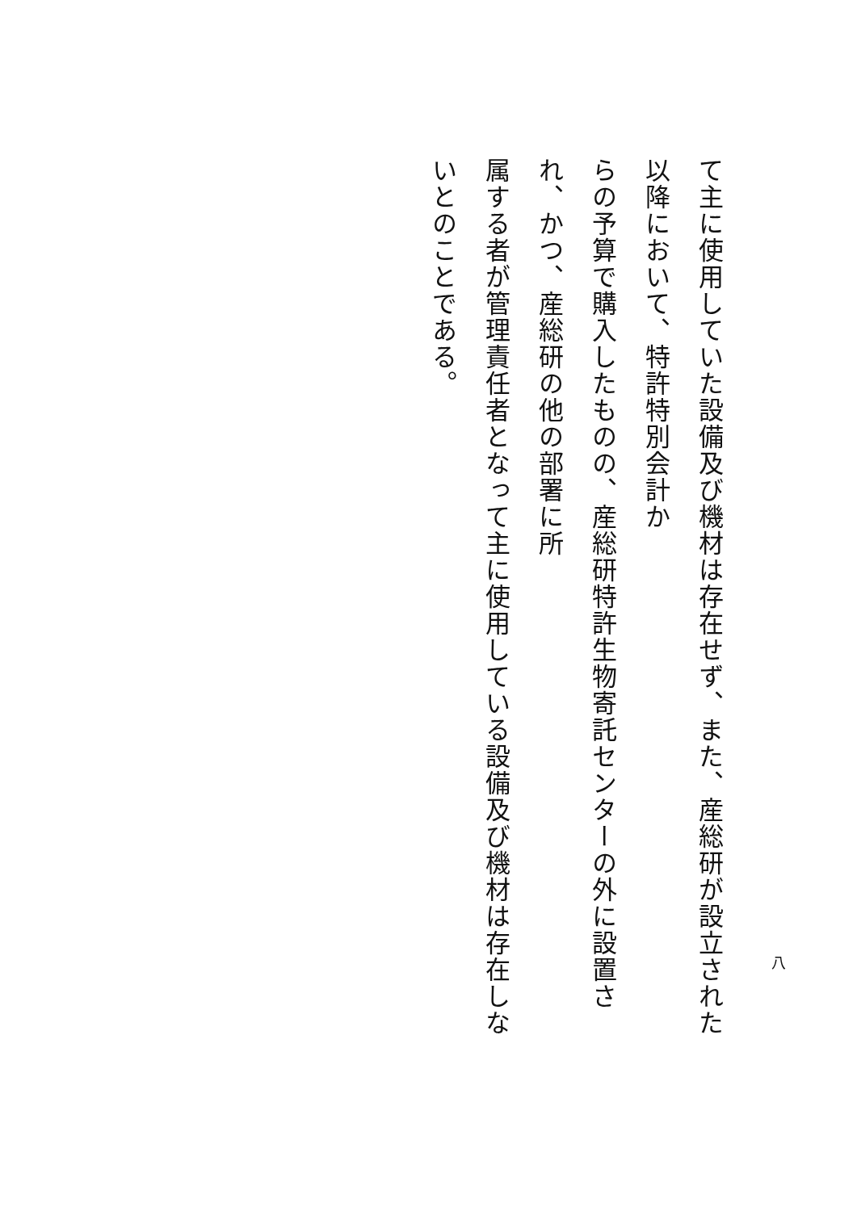て主に使用していた設備及び機材は存在せず、また、産総研が設立された以降において、特許特別会計か
らの予算で購入したものの、産総研特許生物寄託センターの外に設置され、かつ、産総研の他の部署に所
属する者が管理責任者となって主に使用している設備及び機材は存在しないとのことである。
八